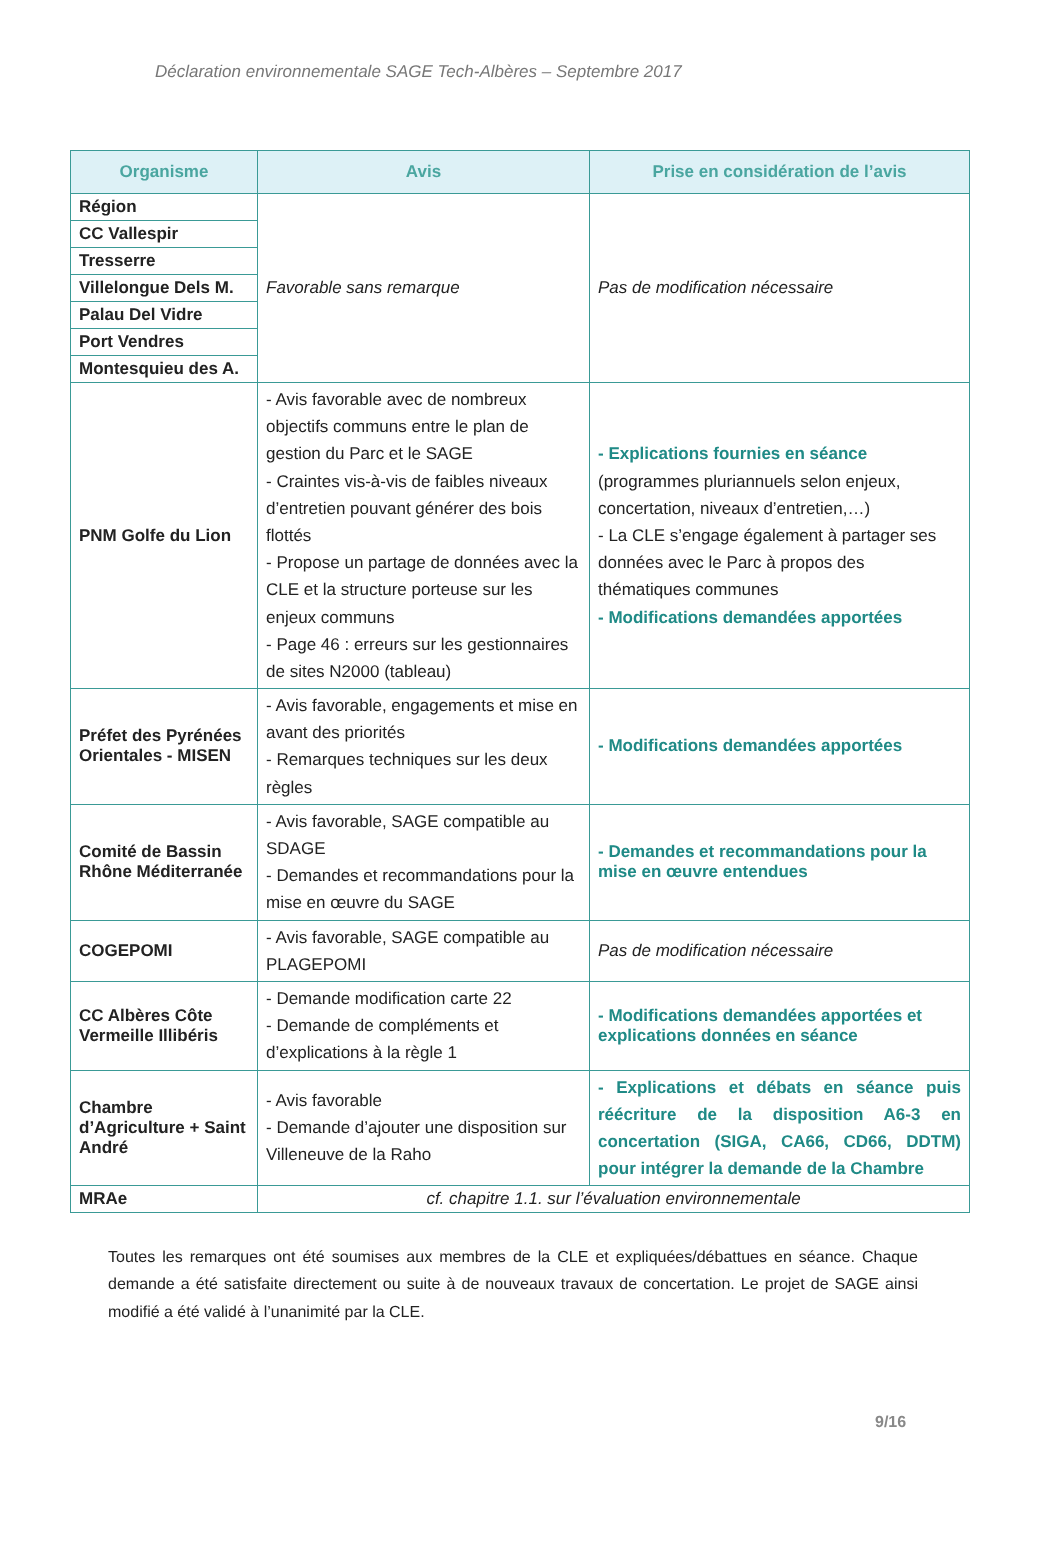Déclaration environnementale SAGE Tech-Albères – Septembre 2017
| Organisme | Avis | Prise en considération de l’avis |
| --- | --- | --- |
| Région | Favorable sans remarque | Pas de modification nécessaire |
| CC Vallespir | | |
| Tresserre | | |
| Villelongue Dels M. | | |
| Palau Del Vidre | | |
| Port Vendres | | |
| Montesquieu des A. | | |
| PNM Golfe du Lion | - Avis favorable avec de nombreux objectifs communs entre le plan de gestion du Parc et le SAGE - Craintes vis-à-vis de faibles niveaux d’entretien pouvant générer des bois flottés - Propose un partage de données avec la CLE et la structure porteuse sur les enjeux communs - Page 46 : erreurs sur les gestionnaires de sites N2000 (tableau) | - Explications fournies en séance (programmes pluriannuels selon enjeux, concertation, niveaux d’entretien,…) - La CLE s’engage également à partager ses données avec le Parc à propos des thématiques communes - Modifications demandées apportées |
| Préfet des Pyrénées Orientales - MISEN | - Avis favorable, engagements et mise en avant des priorités - Remarques techniques sur les deux règles | - Modifications demandées apportées |
| Comité de Bassin Rhône Méditerranée | - Avis favorable, SAGE compatible au SDAGE - Demandes et recommandations pour la mise en œuvre du SAGE | - Demandes et recommandations pour la mise en œuvre entendues |
| COGEPOMI | - Avis favorable, SAGE compatible au PLAGEPOMI | Pas de modification nécessaire |
| CC Albères Côte Vermeille Illibéris | - Demande modification carte 22 - Demande de compléments et d’explications à la règle 1 | - Modifications demandées apportées et explications données en séance |
| Chambre d’Agriculture + Saint André | - Avis favorable - Demande d’ajouter une disposition sur Villeneuve de la Raho | - Explications et débats en séance puis réécriture de la disposition A6-3 en concertation (SIGA, CA66, CD66, DDTM) pour intégrer la demande de la Chambre |
| MRAe | cf. chapitre 1.1. sur l’évaluation environnementale | |
Toutes les remarques ont été soumises aux membres de la CLE et expliquées/débattues en séance. Chaque demande a été satisfaite directement ou suite à de nouveaux travaux de concertation. Le projet de SAGE ainsi modifié a été validé à l’unanimité par la CLE.
9/16